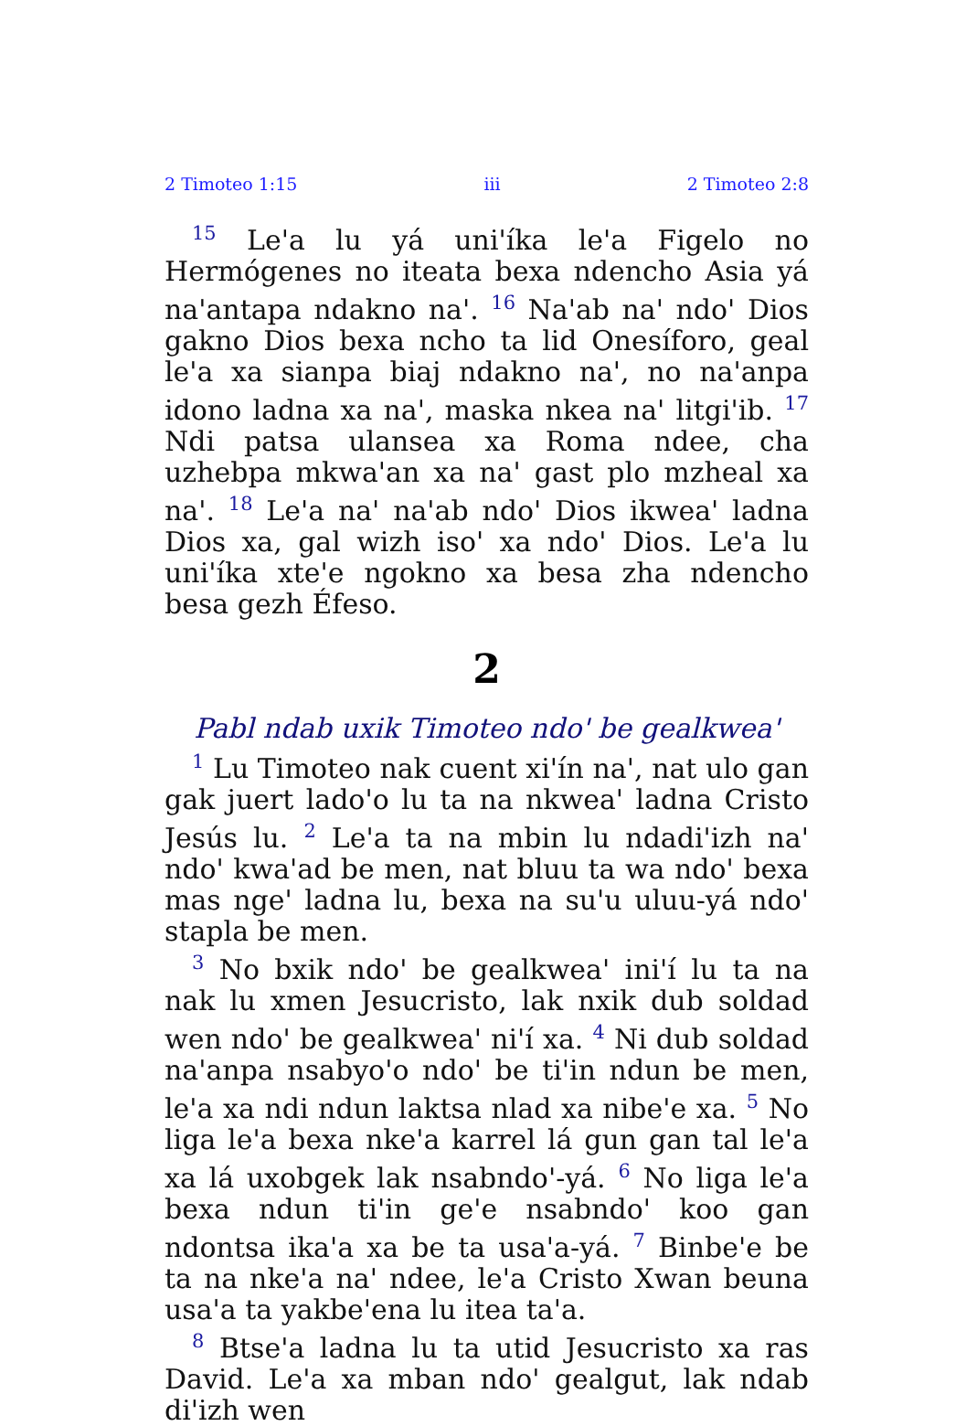2 Timoteo 1:15 iii 2 Timoteo 2:8
<sup>15</sup> Le'a lu yá uni'íka le'a Figelo no Hermógenes no iteata bexa ndencho Asia yá na'antapa ndakno na'. <sup>16</sup> Na'ab na' ndo' Dios gakno Dios bexa ncho ta lid Onesíforo, geal le'a xa sianpa biaj ndakno na', no na'anpa idono ladna xa na', maska nkea na' litgi'ib. <sup>17</sup> Ndi patsa ulansea xa Roma ndee, cha uzhebpa mkwa'an xa na' gast plo mzheal xa na'. <sup>18</sup> Le'a na' na'ab ndo' Dios ikwea' ladna Dios xa, gal wizh iso' xa ndo' Dios. Le'a lu uni'íka xte'e ngokno xa besa zha ndencho besa gezh Éfeso.
2
Pabl ndab uxik Timoteo ndo' be gealkwea'
<sup>1</sup> Lu Timoteo nak cuent xi'ín na', nat ulo gan gak juert lado'o lu ta na nkwea' ladna Cristo Jesús lu. <sup>2</sup> Le'a ta na mbin lu ndadi'izh na' ndo' kwa'ad be men, nat bluu ta wa ndo' bexa mas nge' ladna lu, bexa na su'u uluu-yá ndo' stapla be men.
<sup>3</sup> No bxik ndo' be gealkwea' ini'í lu ta na nak lu xmen Jesucristo, lak nxik dub soldad wen ndo' be gealkwea' ni'í xa. <sup>4</sup> Ni dub soldad na'anpa nsabyo'o ndo' be ti'in ndun be men, le'a xa ndi ndun laktsa nlad xa nibe'e xa. <sup>5</sup> No liga le'a bexa nke'a karrel lá gun gan tal le'a xa lá uxobgek lak nsabndo'-yá. <sup>6</sup> No liga le'a bexa ndun ti'in ge'e nsabndo' koo gan ndontsa ika'a xa be ta usa'a-yá. <sup>7</sup> Binbe'e be ta na nke'a na' ndee, le'a Cristo Xwan beuna usa'a ta yakbe'ena lu itea ta'a.
<sup>8</sup> Btse'a ladna lu ta utid Jesucristo xa ras David. Le'a xa mban ndo' gealgut, lak ndab di'izh wen